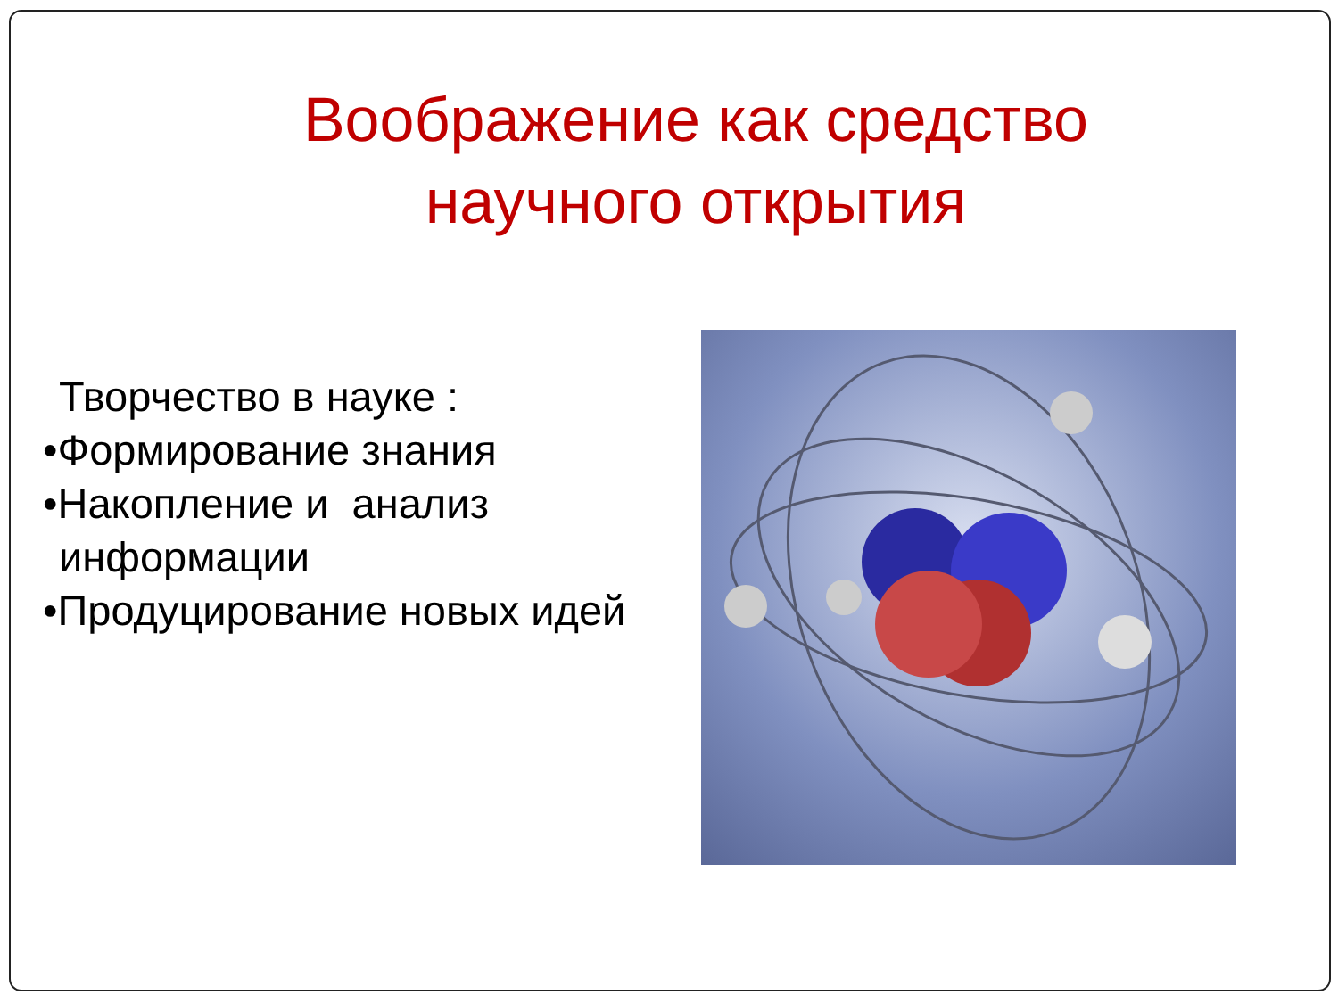Воображение как средство
научного открытия
Творчество в науке :
•Формирование знания
•Накопление и анализ
информации
•Продуцирование новых идей